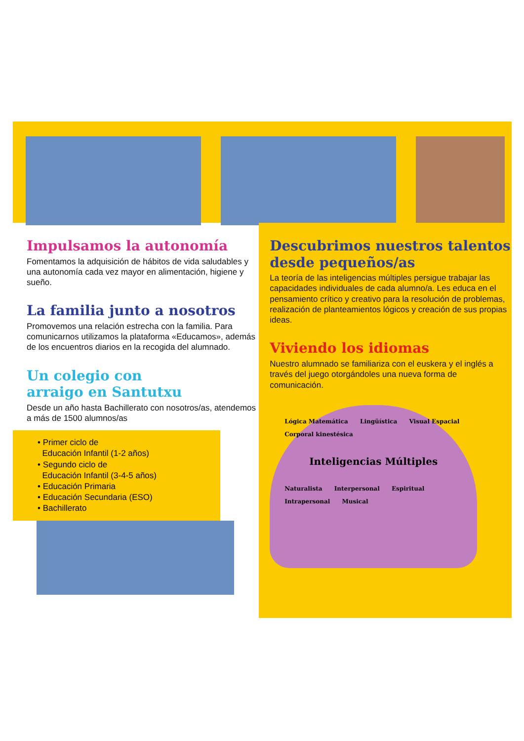Impulsamos la autonomía
Fomentamos la adquisición de hábitos de vida saludables y una autonomía cada vez mayor en alimentación, higiene y sueño.
La familia junto a nosotros
Promovemos una relación estrecha con la familia. Para comunicarnos utilizamos la plataforma «Educamos», además de los encuentros diarios en la recogida del alumnado.
Un colegio con
arraigo en Santutxu
Desde un año hasta Bachillerato con nosotros/as, atendemos a más de 1500 alumnos/as
• Primer ciclo de
Educación Infantil (1-2 años)
• Segundo ciclo de
Educación Infantil (3-4-5 años)
• Educación Primaria
• Educación Secundaria (ESO)
• Bachillerato
Descubrimos nuestros talentos desde pequeños/as
La teoría de las inteligencias múltiples persigue trabajar las capacidades individuales de cada alumno/a. Les educa en el pensamiento crítico y creativo para la resolución de problemas, realización de planteamientos lógicos y creación de sus propias ideas.
Viviendo los idiomas
Nuestro alumnado se familiariza con el euskera y el inglés a través del juego otorgándoles una nueva forma de comunicación.
Lógica Matemática Lingüística Visual Espacial Corporal kinestésica
Inteligencias Múltiples
Naturalista Interpersonal Espiritual Intrapersonal Musical